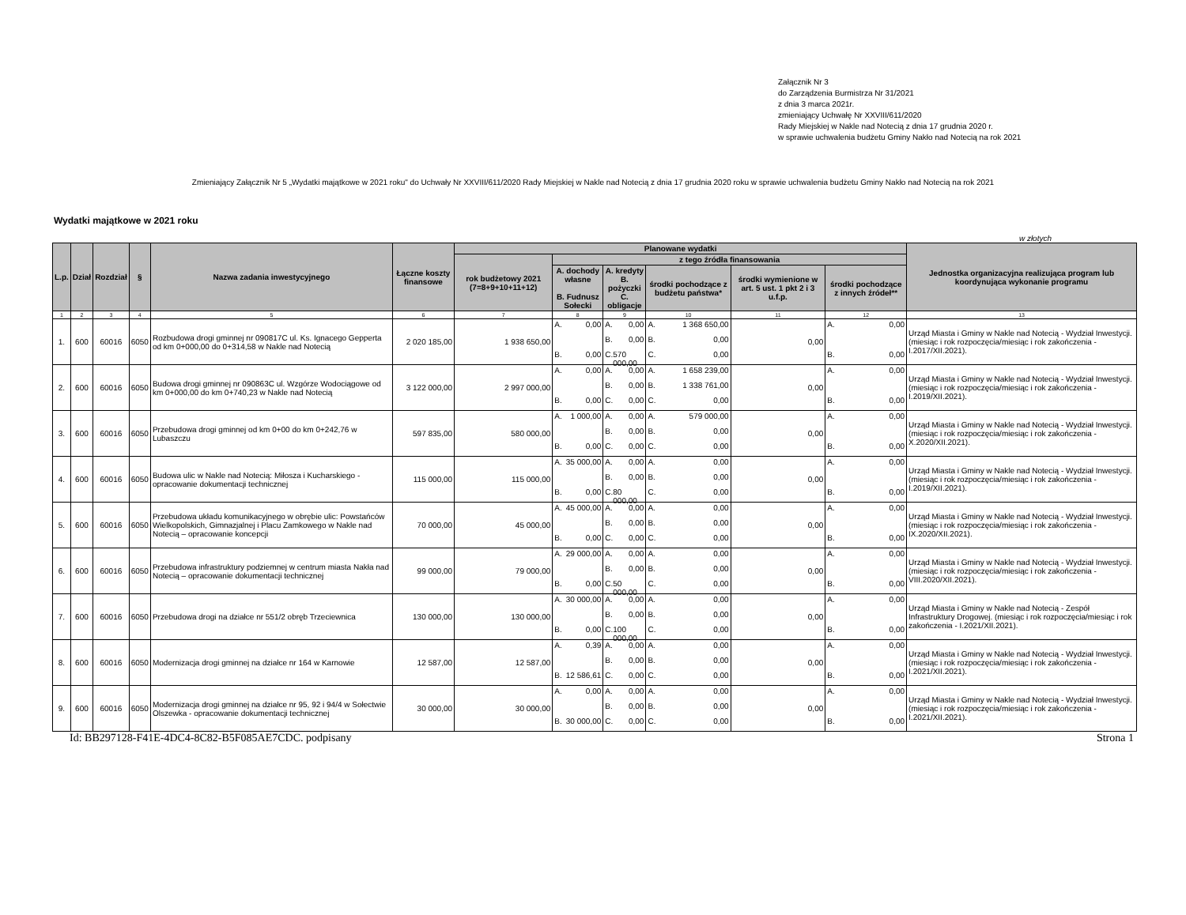Załącznik Nr 3
do Zarządzenia Burmistrza Nr 31/2021
z dnia 3 marca 2021r.
zmieniający Uchwałę Nr XXVIII/611/2020
Rady Miejskiej w Nakle nad Notecią z dnia 17 grudnia 2020 r.
w sprawie uchwalenia budżetu Gminy Nakło nad Notecią na rok 2021
Zmieniający Załącznik Nr 5 „Wydatki majątkowe w 2021 roku" do Uchwały Nr XXVIII/611/2020 Rady Miejskiej w Nakle nad Notecią z dnia 17 grudnia 2020 roku w sprawie uchwalenia budżetu Gminy Nakło nad Notecią na rok 2021
Wydatki majątkowe w 2021 roku
w złotych
| L.p. | Dział | Rozdział | § | Nazwa zadania inwestycyjnego | Łączne koszty finansowe | Planowane wydatki | | | | | | Jednostka organizacyjna realizująca program lub koordynująca wykonanie programu |
| --- | --- | --- | --- | --- | --- | --- | --- | --- | --- | --- | --- | --- |
| | | | | | | rok budżetowy 2021 (7=8+9+10+11+12) | z tego źródła finansowania | | | | | |
| | | | | | | | A. dochody własne B. Fudnusz Sołecki | A. kredyty B. pożyczki C. obligacje | środki pochodzące z budżetu państwa* | środki wymienione w art. 5 ust. 1 pkt 2 i 3 u.f.p. | środki pochodzące z innych źródeł** | |
| 1 | 2 | 3 | 4 | 5 | 6 | 7 | 8 | 9 | 10 | 11 | 12 | 13 |
| 1. | 600 | 60016 | 6050 | Rozbudowa drogi gminnej nr 090817C ul. Ks. Ignacego Gepperta od km 0+000,00 do 0+314,58 w Nakle nad Notecią | 2 020 185,00 | 1 938 650,00 | A. 0,00 B. 0,00 | A. 0,00 B. 0,00 C. 570 000,00 | A. 1 368 650,00 B. 0,00 C. 0,00 | 0,00 | A. 0,00 B. 0,00 | Urząd Miasta i Gminy w Nakle nad Notecią - Wydział Inwestycji. (miesiąc i rok rozpoczęcia/miesiąc i rok zakończenia - I.2017/XII.2021). |
| 2. | 600 | 60016 | 6050 | Budowa drogi gminnej nr 090863C ul. Wzgórze Wodociągowe od km 0+000,00 do km 0+740,23 w Nakle nad Notecią | 3 122 000,00 | 2 997 000,00 | A. 0,00 B. 0,00 | A. 0,00 B. 0,00 C. 0,00 | A. 1 658 239,00 B. 1 338 761,00 C. 0,00 | 0,00 | A. 0,00 B. 0,00 | Urząd Miasta i Gminy w Nakle nad Notecią - Wydział Inwestycji. (miesiąc i rok rozpoczęcia/miesiąc i rok zakończenia - I.2019/XII.2021). |
| 3. | 600 | 60016 | 6050 | Przebudowa drogi gminnej od km 0+00 do km 0+242,76 w Lubaszczu | 597 835,00 | 580 000,00 | A. 1 000,00 B. 0,00 | A. 0,00 B. 0,00 C. 0,00 | A. 579 000,00 B. 0,00 C. 0,00 | 0,00 | A. 0,00 B. 0,00 | Urząd Miasta i Gminy w Nakle nad Notecią - Wydział Inwestycji. (miesiąc i rok rozpoczęcia/miesiąc i rok zakończenia - X.2020/XII.2021). |
| 4. | 600 | 60016 | 6050 | Budowa ulic w Nakle nad Notecią: Miłosza i Kucharskiego - opracowanie dokumentacji technicznej | 115 000,00 | 115 000,00 | A. 35 000,00 B. 0,00 | A. 0,00 B. 0,00 C. 80 000,00 | A. 0,00 B. 0,00 C. 0,00 | 0,00 | A. 0,00 B. 0,00 | Urząd Miasta i Gminy w Nakle nad Notecią - Wydział Inwestycji. (miesiąc i rok rozpoczęcia/miesiąc i rok zakończenia - I.2019/XII.2021). |
| 5. | 600 | 60016 | 6050 | Przebudowa układu komunikacyjnego w obrębie ulic: Powstańców Wielkopolskich, Gimnazjalnej i Placu Zamkowego w Nakle nad Notecią – opracowanie koncepcji | 70 000,00 | 45 000,00 | A. 45 000,00 B. 0,00 | A. 0,00 B. 0,00 C. 0,00 | A. 0,00 B. 0,00 C. 0,00 | 0,00 | A. 0,00 B. 0,00 | Urząd Miasta i Gminy w Nakle nad Notecią - Wydział Inwestycji. (miesiąc i rok rozpoczęcia/miesiąc i rok zakończenia - IX.2020/XII.2021). |
| 6. | 600 | 60016 | 6050 | Przebudowa infrastruktury podziemnej w centrum miasta Nakła nad Notecią – opracowanie dokumentacji technicznej | 99 000,00 | 79 000,00 | A. 29 000,00 B. 0,00 | A. 0,00 B. 0,00 C. 50 000,00 | A. 0,00 B. 0,00 C. 0,00 | 0,00 | A. 0,00 B. 0,00 | Urząd Miasta i Gminy w Nakle nad Notecią - Wydział Inwestycji. (miesiąc i rok rozpoczęcia/miesiąc i rok zakończenia - VIII.2020/XII.2021). |
| 7. | 600 | 60016 | 6050 | Przebudowa drogi na działce nr 551/2 obręb Trzeciewnica | 130 000,00 | 130 000,00 | A. 30 000,00 B. 0,00 | A. 0,00 B. 0,00 C. 100 000,00 | A. 0,00 B. 0,00 C. 0,00 | 0,00 | A. 0,00 B. 0,00 | Urząd Miasta i Gminy w Nakle nad Notecią - Zespół Infrastruktury Drogowej. (miesiąc i rok rozpoczęcia/miesiąc i rok zakończenia - I.2021/XII.2021). |
| 8. | 600 | 60016 | 6050 | Modernizacja drogi gminnej na działce nr 164 w Karnowie | 12 587,00 | 12 587,00 | A. 0,39 B. 12 586,61 | A. 0,00 B. 0,00 C. 0,00 | A. 0,00 B. 0,00 C. 0,00 | 0,00 | A. 0,00 B. 0,00 | Urząd Miasta i Gminy w Nakle nad Notecią - Wydział Inwestycji. (miesiąc i rok rozpoczęcia/miesiąc i rok zakończenia - I.2021/XII.2021). |
| 9. | 600 | 60016 | 6050 | Modernizacja drogi gminnej na działce nr 95, 92 i 94/4 w Sołectwie Olszewka - opracowanie dokumentacji technicznej | 30 000,00 | 30 000,00 | A. 0,00 B. 30 000,00 | A. 0,00 B. 0,00 C. 0,00 | A. 0,00 B. 0,00 C. 0,00 | 0,00 | A. 0,00 B. 0,00 | Urząd Miasta i Gminy w Nakle nad Notecią - Wydział Inwestycji. (miesiąc i rok rozpoczęcia/miesiąc i rok zakończenia - I.2021/XII.2021). |
Id: BB297128-F41E-4DC4-8C82-B5F085AE7CDC. podpisany Strona 1